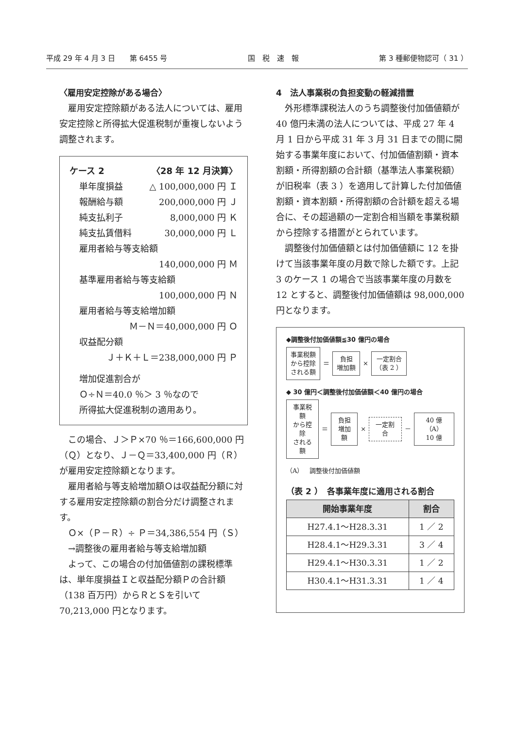平成 29 年 4 月 3 日　　第 6455 号 国　税　速　報 第 3 種郵便物認可（ 31 ）
〈雇用安定控除がある場合〉
雇用安定控除額がある法人については、雇用安定控除と所得拡大促進税制が重複しないよう調整されます。
ケース 2 〈28 年 12 月決算〉
単年度損益 △ 100,000,000 円 Ｉ
報酬給与額 200,000,000 円 Ｊ
純支払利子 8,000,000 円 Ｋ
純支払賃借料 30,000,000 円 Ｌ
雇用者給与等支給額
140,000,000 円 Ｍ
基準雇用者給与等支給額
100,000,000 円 Ｎ
雇用者給与等支給増加額
Ｍ－Ｎ＝40,000,000 円 Ｏ
収益配分額
Ｊ＋Ｋ＋Ｌ＝238,000,000 円 Ｐ
増加促進割合が
Ｏ÷Ｎ＝40.0 ％＞ 3 ％なので
所得拡大促進税制の適用あり。
この場合、Ｊ＞Ｐ×70 ％＝166,600,000 円（Ｑ）となり、Ｊ－Ｑ＝33,400,000 円（Ｒ）が雇用安定控除額となります。
雇用者給与等支給増加額Ｏは収益配分額に対する雇用安定控除額の割合分だけ調整されます。
Ｏ×（Ｐ－Ｒ）÷ Ｐ＝34,386,554 円（Ｓ）
→調整後の雇用者給与等支給増加額
よって、この場合の付加価値割の課税標準は、単年度損益Ｉと収益配分額Ｐの合計額（138 百万円）からＲとＳを引いて 70,213,000 円となります。
4　法人事業税の負担変動の軽減措置
外形標準課税法人のうち調整後付加価値額が 40 億円未満の法人については、平成 27 年 4 月 1 日から平成 31 年 3 月 31 日までの間に開始する事業年度において、付加価値割額・資本割額・所得割額の合計額（基準法人事業税額）が旧税率（表 3 ）を適用して計算した付加価値割額・資本割額・所得割額の合計額を超える場合に、その超過額の一定割合相当額を事業税額から控除する措置がとられています。
調整後付加価値額とは付加価値額に 12 を掛けて当該事業年度の月数で除した額です。上記 3 のケース 1 の場合で当該事業年度の月数を 12 とすると、調整後付加価値額は 98,000,000 円となります。
◆調整後付加価値額≦30 億円の場合
事業税額
から控除
される額
＝
負担
増加額
×
一定割合
（表 2 ）
◆ 30 億円＜調整後付加価値額＜40 億円の場合
事業税額
から控除
される額
＝
負担
増加額
×
一定割合
－
40 億（A）
10 億
（A）　調整後付加価値額
（表 2 ）　各事業年度に適用される割合
| 開始事業年度 | 割合 |
| --- | --- |
| H27.4.1～H28.3.31 | 1 ／ 2 |
| H28.4.1～H29.3.31 | 3 ／ 4 |
| H29.4.1～H30.3.31 | 1 ／ 2 |
| H30.4.1～H31.3.31 | 1 ／ 4 |